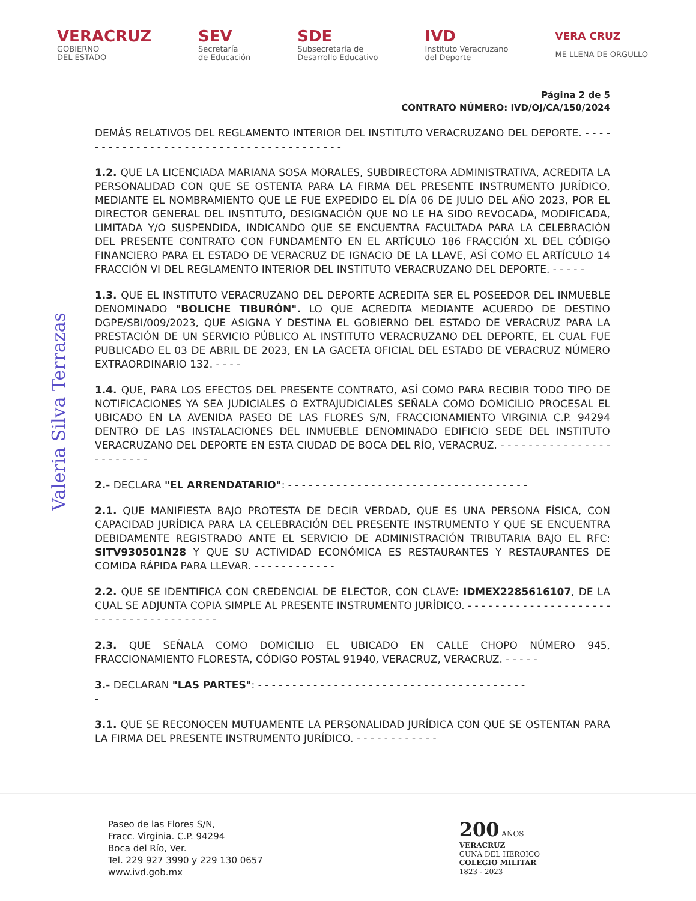VERACRUZ
GOBIERNO
DEL ESTADO
SEV
Secretaría
de Educación
SDE
Subsecretaría de
Desarrollo Educativo
IVD
Instituto Veracruzano
del Deporte
VERA CRUZ
ME LLENA DE ORGULLO
Página 2 de 5
CONTRATO NÚMERO: IVD/OJ/CA/150/2024
DEMÁS RELATIVOS DEL REGLAMENTO INTERIOR DEL INSTITUTO VERACRUZANO DEL DEPORTE. - - - - - - - - - - - - - - - - - - - - - - - - - - - - - - - - - - - - - - - -
1.2. QUE LA LICENCIADA MARIANA SOSA MORALES, SUBDIRECTORA ADMINISTRATIVA, ACREDITA LA PERSONALIDAD CON QUE SE OSTENTA PARA LA FIRMA DEL PRESENTE INSTRUMENTO JURÍDICO, MEDIANTE EL NOMBRAMIENTO QUE LE FUE EXPEDIDO EL DÍA 06 DE JULIO DEL AÑO 2023, POR EL DIRECTOR GENERAL DEL INSTITUTO, DESIGNACIÓN QUE NO LE HA SIDO REVOCADA, MODIFICADA, LIMITADA Y/O SUSPENDIDA, INDICANDO QUE SE ENCUENTRA FACULTADA PARA LA CELEBRACIÓN DEL PRESENTE CONTRATO CON FUNDAMENTO EN EL ARTÍCULO 186 FRACCIÓN XL DEL CÓDIGO FINANCIERO PARA EL ESTADO DE VERACRUZ DE IGNACIO DE LA LLAVE, ASÍ COMO EL ARTÍCULO 14 FRACCIÓN VI DEL REGLAMENTO INTERIOR DEL INSTITUTO VERACRUZANO DEL DEPORTE. - - - - -
1.3. QUE EL INSTITUTO VERACRUZANO DEL DEPORTE ACREDITA SER EL POSEEDOR DEL INMUEBLE DENOMINADO "BOLICHE TIBURÓN". LO QUE ACREDITA MEDIANTE ACUERDO DE DESTINO DGPE/SBI/009/2023, QUE ASIGNA Y DESTINA EL GOBIERNO DEL ESTADO DE VERACRUZ PARA LA PRESTACIÓN DE UN SERVICIO PÚBLICO AL INSTITUTO VERACRUZANO DEL DEPORTE, EL CUAL FUE PUBLICADO EL 03 DE ABRIL DE 2023, EN LA GACETA OFICIAL DEL ESTADO DE VERACRUZ NÚMERO EXTRAORDINARIO 132. - - - -
1.4. QUE, PARA LOS EFECTOS DEL PRESENTE CONTRATO, ASÍ COMO PARA RECIBIR TODO TIPO DE NOTIFICACIONES YA SEA JUDICIALES O EXTRAJUDICIALES SEÑALA COMO DOMICILIO PROCESAL EL UBICADO EN LA AVENIDA PASEO DE LAS FLORES S/N, FRACCIONAMIENTO VIRGINIA C.P. 94294 DENTRO DE LAS INSTALACIONES DEL INMUEBLE DENOMINADO EDIFICIO SEDE DEL INSTITUTO VERACRUZANO DEL DEPORTE EN ESTA CIUDAD DE BOCA DEL RÍO, VERACRUZ. - - - - - - - - - - - - - - - - - - - - - - - -
2.- DECLARA "EL ARRENDATARIO": - - - - - - - - - - - - - - - - - - - - - - - - - - - - - - - - - - -
2.1. QUE MANIFIESTA BAJO PROTESTA DE DECIR VERDAD, QUE ES UNA PERSONA FÍSICA, CON CAPACIDAD JURÍDICA PARA LA CELEBRACIÓN DEL PRESENTE INSTRUMENTO Y QUE SE ENCUENTRA DEBIDAMENTE REGISTRADO ANTE EL SERVICIO DE ADMINISTRACIÓN TRIBUTARIA BAJO EL RFC: SITV930501N28 Y QUE SU ACTIVIDAD ECONÓMICA ES RESTAURANTES Y RESTAURANTES DE COMIDA RÁPIDA PARA LLEVAR. - - - - - - - - - - - -
2.2. QUE SE IDENTIFICA CON CREDENCIAL DE ELECTOR, CON CLAVE: IDMEX2285616107, DE LA CUAL SE ADJUNTA COPIA SIMPLE AL PRESENTE INSTRUMENTO JURÍDICO. - - - - - - - - - - - - - - - - - - - - - - - - - - - - - - - - - - - - - - -
2.3. QUE SEÑALA COMO DOMICILIO EL UBICADO EN CALLE CHOPO NÚMERO 945, FRACCIONAMIENTO FLORESTA, CÓDIGO POSTAL 91940, VERACRUZ, VERACRUZ. - - - - -
3.- DECLARAN "LAS PARTES": - - - - - - - - - - - - - - - - - - - - - - - - - - - - - - - - - - - - - - -
-
3.1. QUE SE RECONOCEN MUTUAMENTE LA PERSONALIDAD JURÍDICA CON QUE SE OSTENTAN PARA LA FIRMA DEL PRESENTE INSTRUMENTO JURÍDICO. - - - - - - - - - - - -
Valeria Silva Terrazas
Paseo de las Flores S/N,
Fracc. Virginia. C.P. 94294
Boca del Río, Ver.
Tel. 229 927 3990 y 229 130 0657
www.ivd.gob.mx
200 AÑOS
VERACRUZ
CUNA DEL HEROICO
COLEGIO MILITAR
1823 - 2023